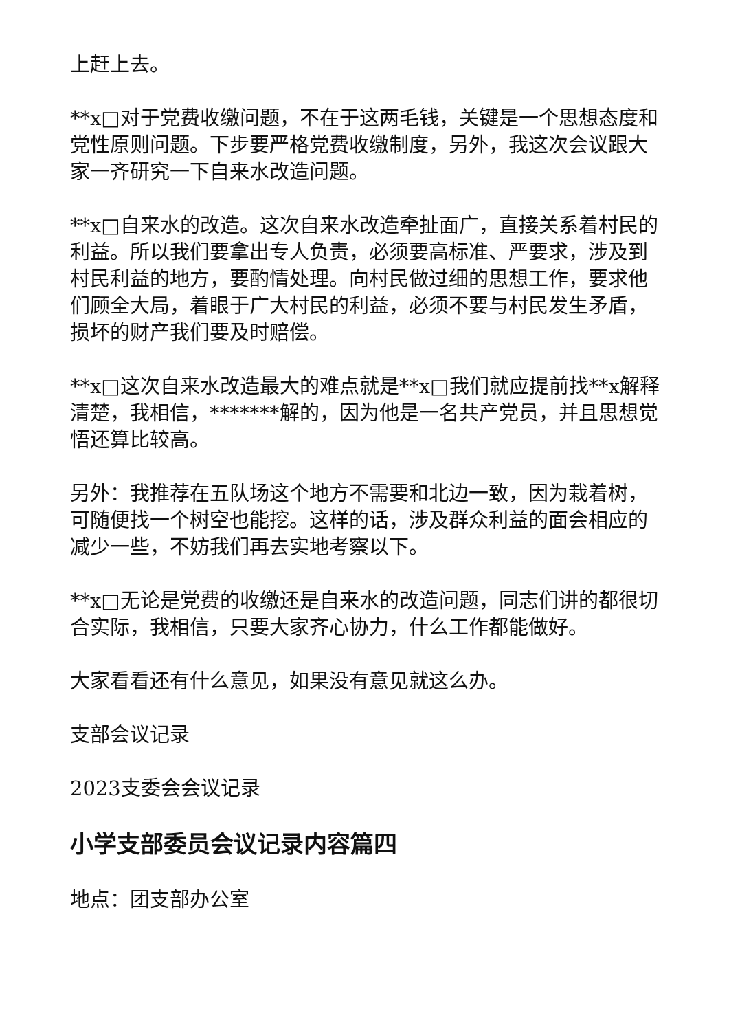上赶上去。
**x□对于党费收缴问题，不在于这两毛钱，关键是一个思想态度和党性原则问题。下步要严格党费收缴制度，另外，我这次会议跟大家一齐研究一下自来水改造问题。
**x□自来水的改造。这次自来水改造牵扯面广，直接关系着村民的利益。所以我们要拿出专人负责，必须要高标准、严要求，涉及到村民利益的地方，要酌情处理。向村民做过细的思想工作，要求他们顾全大局，着眼于广大村民的利益，必须不要与村民发生矛盾，损坏的财产我们要及时赔偿。
**x□这次自来水改造最大的难点就是**x□我们就应提前找**x解释清楚，我相信，*******解的，因为他是一名共产党员，并且思想觉悟还算比较高。
另外：我推荐在五队场这个地方不需要和北边一致，因为栽着树，可随便找一个树空也能挖。这样的话，涉及群众利益的面会相应的减少一些，不妨我们再去实地考察以下。
**x□无论是党费的收缴还是自来水的改造问题，同志们讲的都很切合实际，我相信，只要大家齐心协力，什么工作都能做好。
大家看看还有什么意见，如果没有意见就这么办。
支部会议记录
2023支委会会议记录
小学支部委员会议记录内容篇四
地点：团支部办公室